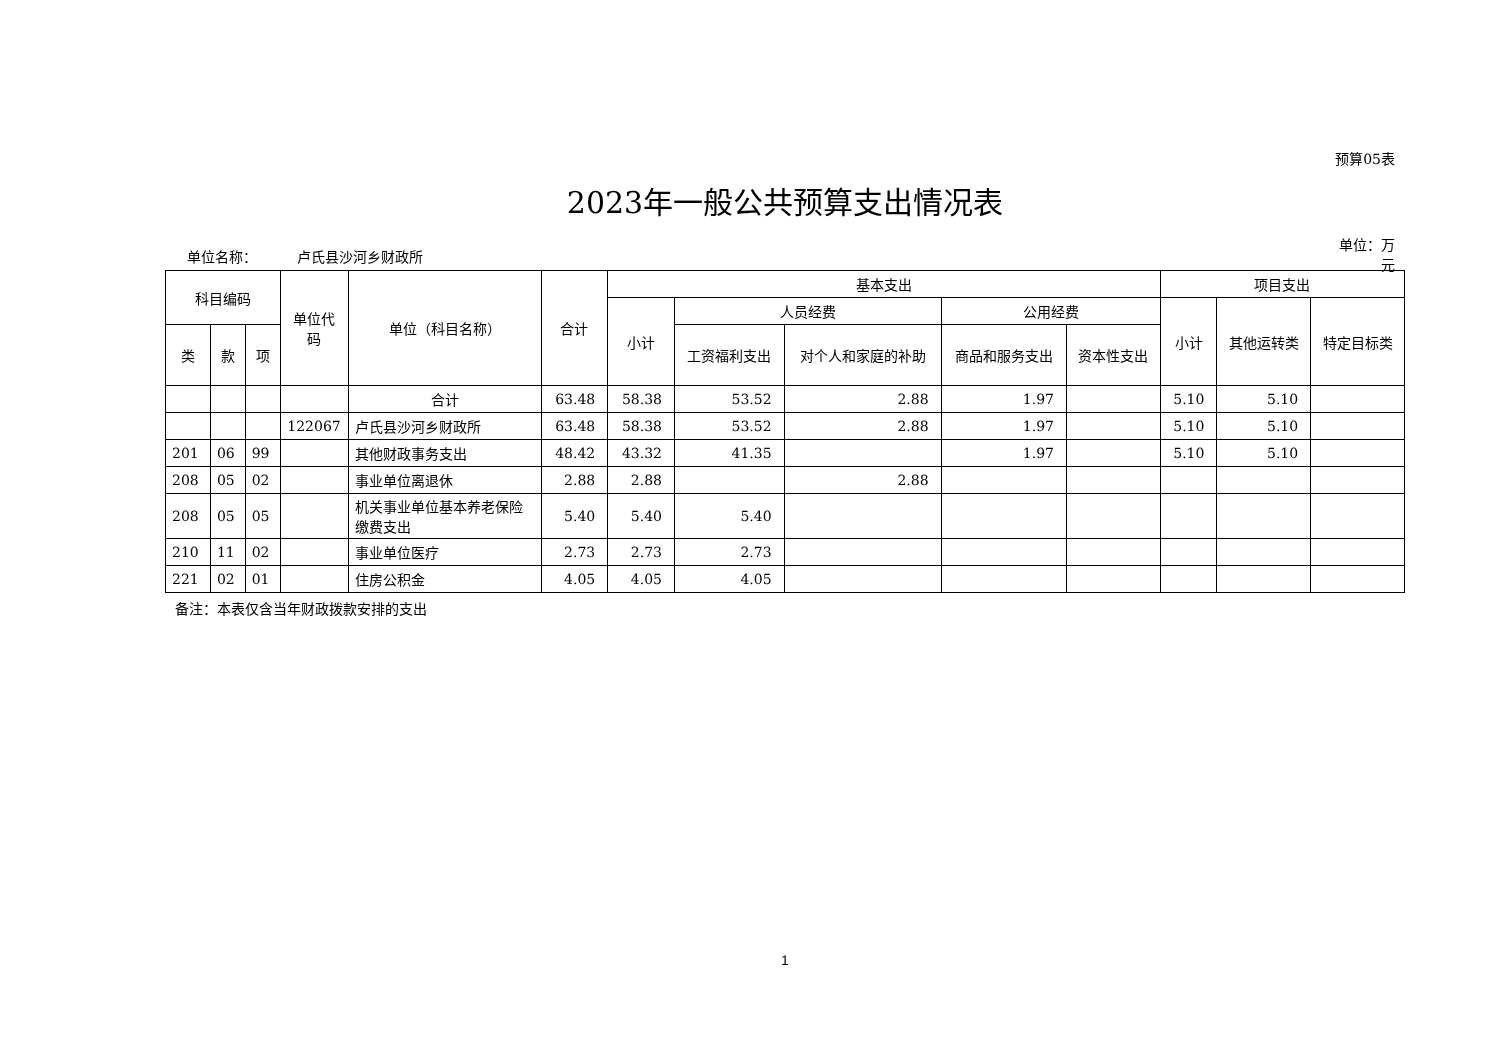预算05表
2023年一般公共预算支出情况表
单位名称： 卢氏县沙河乡财政所
单位：万元
| 科目编码 | | | 单位代码 | 单位（科目名称） | 合计 | 基本支出 | | | | | 项目支出 | | |
| --- | --- | --- | --- | --- | --- | --- | --- | --- | --- | --- | --- | --- | --- |
| | | | | | | 小计 | 人员经费 | | 公用经费 | | 小计 | 其他运转类 | 特定目标类 |
| 类 | 款 | 项 | | | | | 工资福利支出 | 对个人和家庭的补助 | 商品和服务支出 | 资本性支出 | | | |
| | | | | 合计 | 63.48 | 58.38 | 53.52 | 2.88 | 1.97 | | 5.10 | 5.10 | |
| | | | 122067 | 卢氏县沙河乡财政所 | 63.48 | 58.38 | 53.52 | 2.88 | 1.97 | | 5.10 | 5.10 | |
| 201 | 06 | 99 | | 其他财政事务支出 | 48.42 | 43.32 | 41.35 | | 1.97 | | 5.10 | 5.10 | |
| 208 | 05 | 02 | | 事业单位离退休 | 2.88 | 2.88 | | 2.88 | | | | | |
| 208 | 05 | 05 | | 机关事业单位基本养老保险缴费支出 | 5.40 | 5.40 | 5.40 | | | | | | |
| 210 | 11 | 02 | | 事业单位医疗 | 2.73 | 2.73 | 2.73 | | | | | | |
| 221 | 02 | 01 | | 住房公积金 | 4.05 | 4.05 | 4.05 | | | | | | |
备注：本表仅含当年财政拨款安排的支出
1